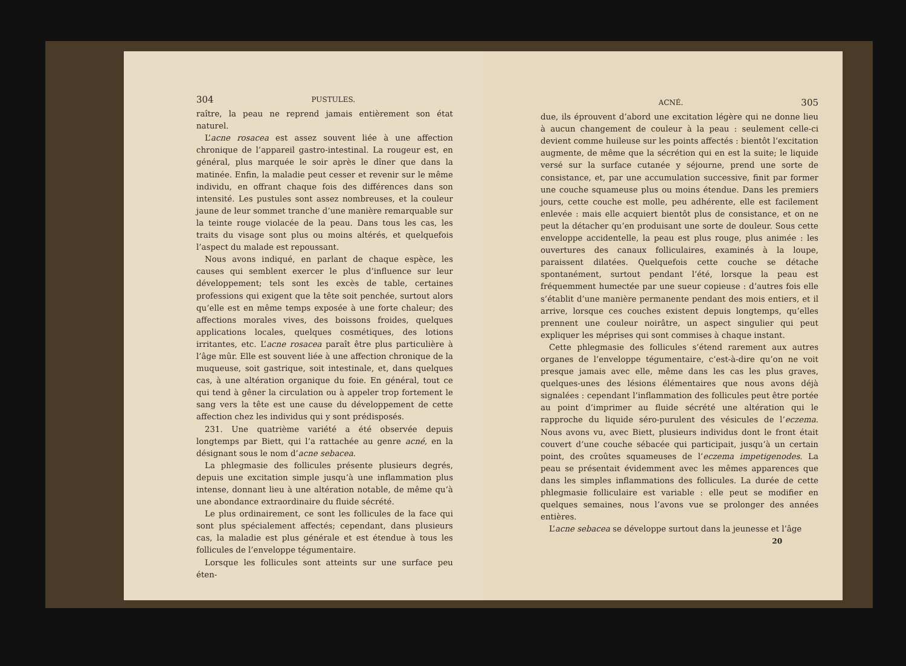304 PUSTULES.
raître, la peau ne reprend jamais entièrement son état naturel.
L’acne rosacea est assez souvent liée à une affection chronique de l’appareil gastro-intestinal. La rougeur est, en général, plus marquée le soir après le dîner que dans la matinée. Enfin, la maladie peut cesser et revenir sur le même individu, en offrant chaque fois des différences dans son intensité. Les pustules sont assez nombreuses, et la couleur jaune de leur sommet tranche d’une manière remarquable sur la teinte rouge violacée de la peau. Dans tous les cas, les traits du visage sont plus ou moins altérés, et quelquefois l’aspect du malade est repoussant.
Nous avons indiqué, en parlant de chaque espèce, les causes qui semblent exercer le plus d’influence sur leur développement; tels sont les excès de table, certaines professions qui exigent que la tête soit penchée, surtout alors qu’elle est en même temps exposée à une forte chaleur; des affections morales vives, des boissons froides, quelques applications locales, quelques cosmétiques, des lotions irritantes, etc. L’acne rosacea paraît être plus particulière à l’âge mûr. Elle est souvent liée à une affection chronique de la muqueuse, soit gastrique, soit intestinale, et, dans quelques cas, à une altération organique du foie. En général, tout ce qui tend à gêner la circulation ou à appeler trop fortement le sang vers la tête est une cause du développement de cette affection chez les individus qui y sont prédisposés.
231. Une quatrième variété a été observée depuis longtemps par Biett, qui l’a rattachée au genre acné, en la désignant sous le nom d’acne sebacea.
La phlegmasie des follicules présente plusieurs degrés, depuis une excitation simple jusqu’à une inflammation plus intense, donnant lieu à une altération notable, de même qu’à une abondance extraordinaire du fluide sécrété.
Le plus ordinairement, ce sont les follicules de la face qui sont plus spécialement affectés; cependant, dans plusieurs cas, la maladie est plus générale et est étendue à tous les follicules de l’enveloppe tégumentaire.
Lorsque les follicules sont atteints sur une surface peu éten-
ACNÉ. 305
due, ils éprouvent d’abord une excitation légère qui ne donne lieu à aucun changement de couleur à la peau : seulement celle-ci devient comme huileuse sur les points affectés : bientôt l’excitation augmente, de même que la sécrétion qui en est la suite; le liquide versé sur la surface cutanée y séjourne, prend une sorte de consistance, et, par une accumulation successive, finit par former une couche squameuse plus ou moins étendue. Dans les premiers jours, cette couche est molle, peu adhérente, elle est facilement enlevée : mais elle acquiert bientôt plus de consistance, et on ne peut la détacher qu’en produisant une sorte de douleur. Sous cette enveloppe accidentelle, la peau est plus rouge, plus animée : les ouvertures des canaux folliculaires, examinés à la loupe, paraissent dilatées. Quelquefois cette couche se détache spontanément, surtout pendant l’été, lorsque la peau est fréquemment humectée par une sueur copieuse : d’autres fois elle s’établit d’une manière permanente pendant des mois entiers, et il arrive, lorsque ces couches existent depuis longtemps, qu’elles prennent une couleur noirâtre, un aspect singulier qui peut expliquer les méprises qui sont commises à chaque instant.
Cette phlegmasie des follicules s’étend rarement aux autres organes de l’enveloppe tégumentaire, c’est-à-dire qu’on ne voit presque jamais avec elle, même dans les cas les plus graves, quelques-unes des lésions élémentaires que nous avons déjà signalées : cependant l’inflammation des follicules peut être portée au point d’imprimer au fluide sécrété une altération qui le rapproche du liquide séro-purulent des vésicules de l’eczema. Nous avons vu, avec Biett, plusieurs individus dont le front était couvert d’une couche sébacée qui participait, jusqu’à un certain point, des croûtes squameuses de l’eczema impetigenodes. La peau se présentait évidemment avec les mêmes apparences que dans les simples inflammations des follicules. La durée de cette phlegmasie folliculaire est variable : elle peut se modifier en quelques semaines, nous l’avons vue se prolonger des années entières.
L’acne sebacea se développe surtout dans la jeunesse et l’âge
20